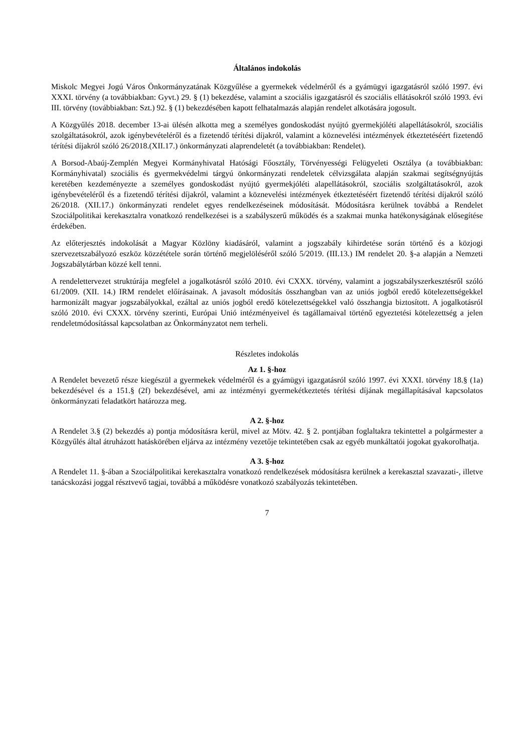Általános indokolás
Miskolc Megyei Jogú Város Önkormányzatának Közgyűlése a gyermekek védelméről és a gyámügyi igazgatásról szóló 1997. évi XXXI. törvény (a továbbiakban: Gyvt.) 29. § (1) bekezdése, valamint a szociális igazgatásról és szociális ellátásokról szóló 1993. évi III. törvény (továbbiakban: Szt.) 92. § (1) bekezdésében kapott felhatalmazás alapján rendelet alkotására jogosult.
A Közgyűlés 2018. december 13-ai ülésén alkotta meg a személyes gondoskodást nyújtó gyermekjóléti alapellátásokról, szociális szolgáltatásokról, azok igénybevételéről és a fizetendő térítési díjakról, valamint a köznevelési intézmények étkeztetéséért fizetendő térítési díjakról szóló 26/2018.(XII.17.) önkormányzati alaprendeletét (a továbbiakban: Rendelet).
A Borsod-Abaúj-Zemplén Megyei Kormányhivatal Hatósági Főosztály, Törvényességi Felügyeleti Osztálya (a továbbiakban: Kormányhivatal) szociális és gyermekvédelmi tárgyú önkormányzati rendeletek célvizsgálata alapján szakmai segítségnyújtás keretében kezdeményezte a személyes gondoskodást nyújtó gyermekjóléti alapellátásokról, szociális szolgáltatásokról, azok igénybevételéről és a fizetendő térítési díjakról, valamint a köznevelési intézmények étkeztetéséért fizetendő térítési díjakról szóló 26/2018. (XII.17.) önkormányzati rendelet egyes rendelkezéseinek módosítását. Módosításra kerülnek továbbá a Rendelet Szociálpolitikai kerekasztalra vonatkozó rendelkezései is a szabályszerű működés és a szakmai munka hatékonyságának elősegítése érdekében.
Az előterjesztés indokolását a Magyar Közlöny kiadásáról, valamint a jogszabály kihirdetése során történő és a közjogi szervezetszabályozó eszköz közzététele során történő megjelöléséről szóló 5/2019. (III.13.) IM rendelet 20. §-a alapján a Nemzeti Jogszabálytárban közzé kell tenni.
A rendelettervezet struktúrája megfelel a jogalkotásról szóló 2010. évi CXXX. törvény, valamint a jogszabályszerkesztésről szóló 61/2009. (XII. 14.) IRM rendelet előírásainak. A javasolt módosítás összhangban van az uniós jogból eredő kötelezettségekkel harmonizált magyar jogszabályokkal, ezáltal az uniós jogból eredő kötelezettségekkel való összhangja biztosított. A jogalkotásról szóló 2010. évi CXXX. törvény szerinti, Európai Unió intézményeivel és tagállamaival történő egyeztetési kötelezettség a jelen rendeletmódosítással kapcsolatban az Önkormányzatot nem terheli.
Részletes indokolás
Az 1. §-hoz
A Rendelet bevezető része kiegészül a gyermekek védelméről és a gyámügyi igazgatásról szóló 1997. évi XXXI. törvény 18.§ (1a) bekezdésével és a 151.§ (2f) bekezdésével, ami az intézményi gyermekétkeztetés térítési díjának megállapításával kapcsolatos önkormányzati feladatkört határozza meg.
A 2. §-hoz
A Rendelet 3.§ (2) bekezdés a) pontja módosításra kerül, mivel az Mötv. 42. § 2. pontjában foglaltakra tekintettel a polgármester a Közgyűlés által átruházott hatáskörében eljárva az intézmény vezetője tekintetében csak az egyéb munkáltatói jogokat gyakorolhatja.
A 3. §-hoz
A Rendelet 11. §-ában a Szociálpolitikai kerekasztalra vonatkozó rendelkezések módosításra kerülnek a kerekasztal szavazati-, illetve tanácskozási joggal résztvevő tagjai, továbbá a működésre vonatkozó szabályozás tekintetében.
7